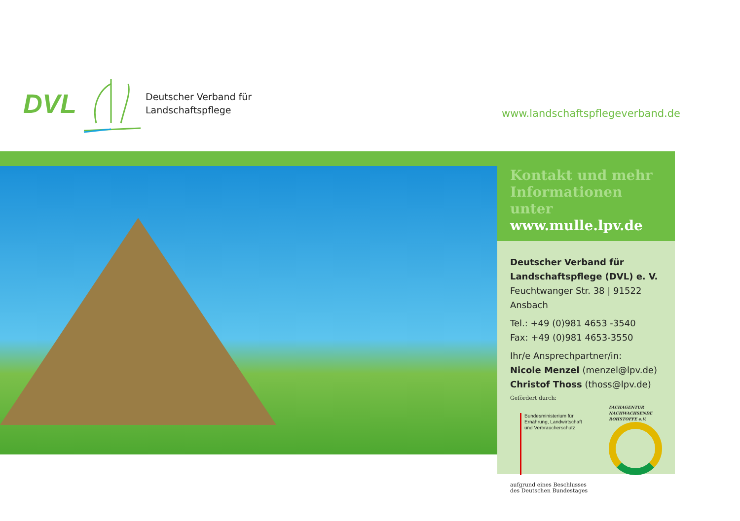DVL
Deutscher Verband für
Landschaftspflege
www.landschaftspflegeverband.de
Kontakt und mehr
Informationen unter
www.mulle.lpv.de
Deutscher Verband für
Landschaftspflege (DVL) e. V.
Feuchtwanger Str. 38 | 91522 Ansbach
Tel.: +49 (0)981 4653 -3540
Fax: +49 (0)981 4653-3550
Ihr/e Ansprechpartner/in:
Nicole Menzel (menzel@lpv.de)
Christof Thoss (thoss@lpv.de)
Gefördert durch:
Bundesministerium für
Ernährung, Landwirtschaft
und Verbraucherschutz
FACHAGENTUR
NACHWACHSENDE
ROHSTOFFE e.V.
aufgrund eines Beschlusses
des Deutschen Bundestages